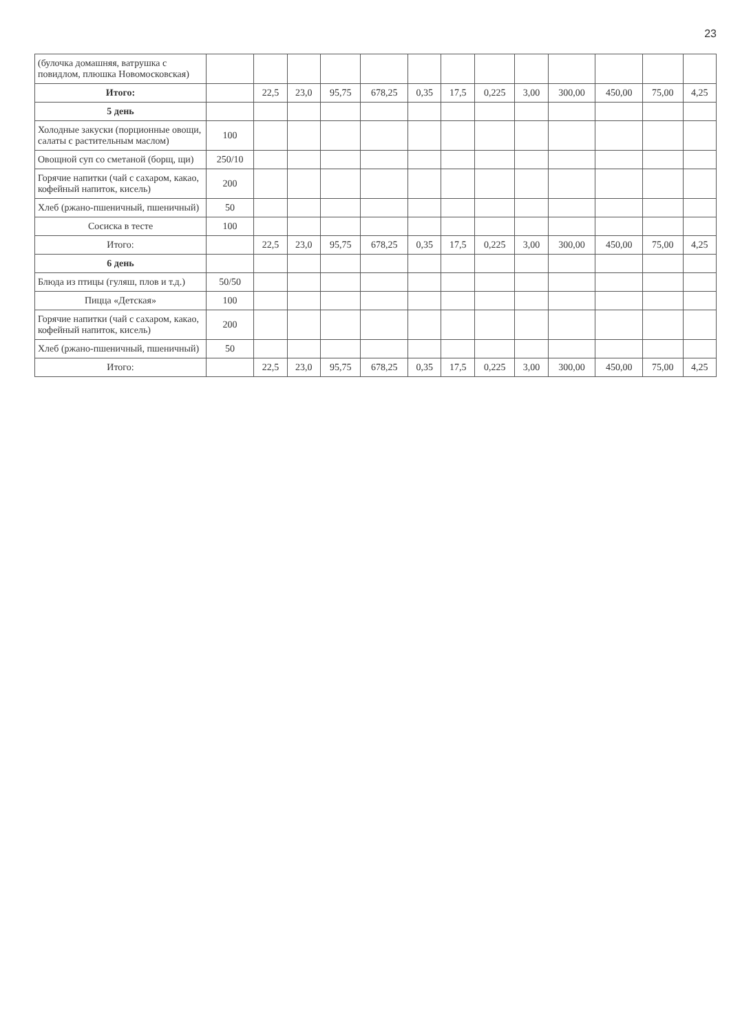23
| (булочка домашняя, ватрушка с повидлом, плюшка Новомосковская) | | | | | | | | | | | | | |
| Итого: | | 22,5 | 23,0 | 95,75 | 678,25 | 0,35 | 17,5 | 0,225 | 3,00 | 300,00 | 450,00 | 75,00 | 4,25 |
| 5 день | | | | | | | | | | | | | |
| Холодные закуски (порционные овощи, салаты с растительным маслом) | 100 | | | | | | | | | | | | |
| Овощной суп со сметаной (борщ, щи) | 250/10 | | | | | | | | | | | | |
| Горячие напитки (чай с сахаром, какао, кофейный напиток, кисель) | 200 | | | | | | | | | | | | |
| Хлеб (ржано-пшеничный, пшеничный) | 50 | | | | | | | | | | | | |
| Сосиска в тесте | 100 | | | | | | | | | | | | |
| Итого: | | 22,5 | 23,0 | 95,75 | 678,25 | 0,35 | 17,5 | 0,225 | 3,00 | 300,00 | 450,00 | 75,00 | 4,25 |
| 6 день | | | | | | | | | | | | | |
| Блюда из птицы (гуляш, плов и т.д.) | 50/50 | | | | | | | | | | | | |
| Пицца «Детская» | 100 | | | | | | | | | | | | |
| Горячие напитки (чай с сахаром, какао, кофейный напиток, кисель) | 200 | | | | | | | | | | | | |
| Хлеб (ржано-пшеничный, пшеничный) | 50 | | | | | | | | | | | | |
| Итого: | | 22,5 | 23,0 | 95,75 | 678,25 | 0,35 | 17,5 | 0,225 | 3,00 | 300,00 | 450,00 | 75,00 | 4,25 |